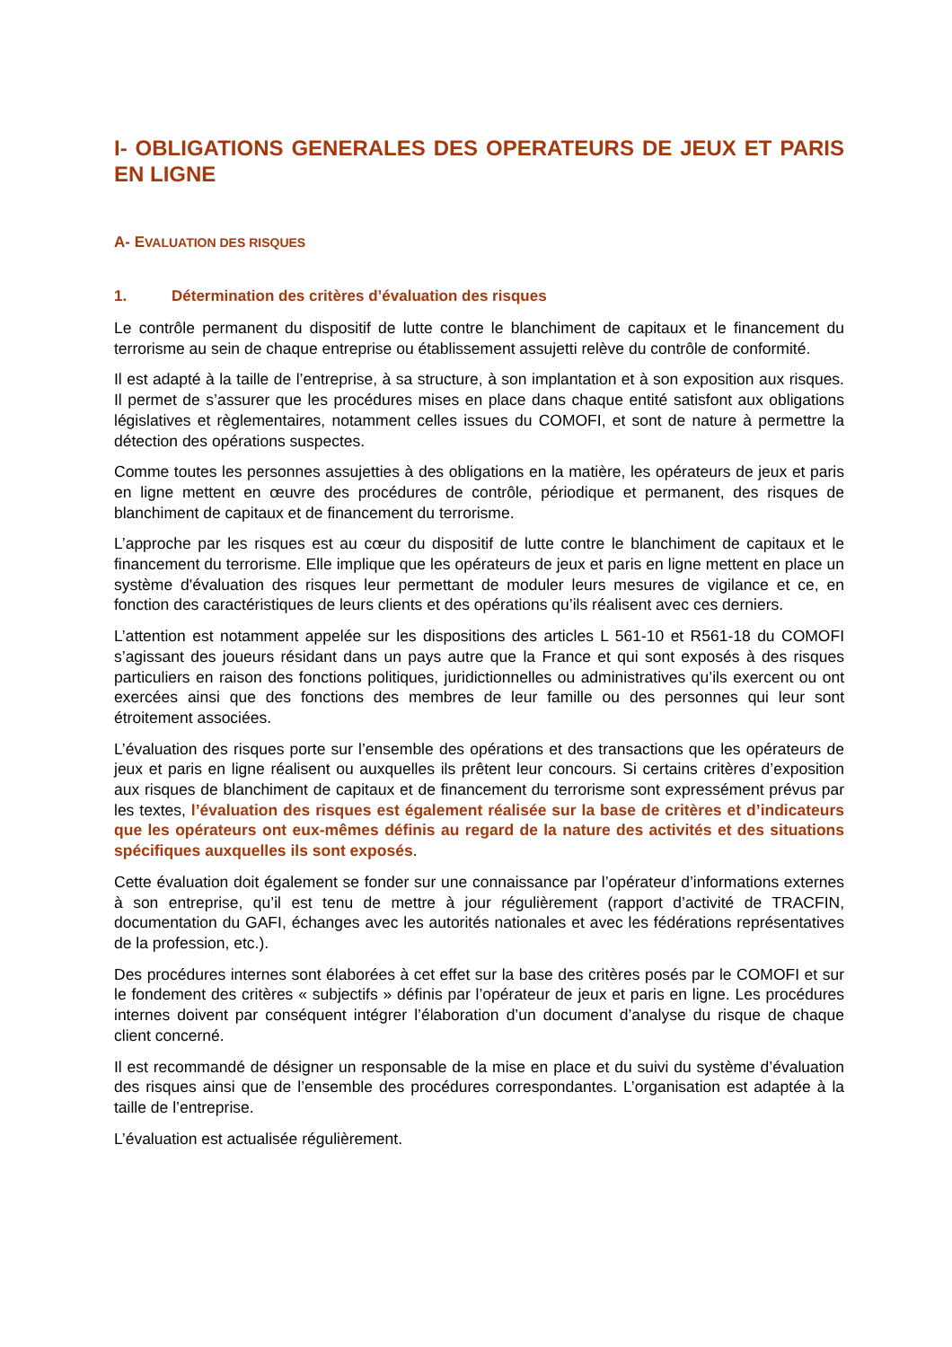I- OBLIGATIONS GENERALES DES OPERATEURS DE JEUX ET PARIS EN LIGNE
A- EVALUATION DES RISQUES
1. Détermination des critères d’évaluation des risques
Le contrôle permanent du dispositif de lutte contre le blanchiment de capitaux et le financement du terrorisme au sein de chaque entreprise ou établissement assujetti relève du contrôle de conformité.
Il est adapté à la taille de l’entreprise, à sa structure, à son implantation et à son exposition aux risques. Il permet de s’assurer que les procédures mises en place dans chaque entité satisfont aux obligations législatives et règlementaires, notamment celles issues du COMOFI, et sont de nature à permettre la détection des opérations suspectes.
Comme toutes les personnes assujetties à des obligations en la matière, les opérateurs de jeux et paris en ligne mettent en œuvre des procédures de contrôle, périodique et permanent, des risques de blanchiment de capitaux et de financement du terrorisme.
L’approche par les risques est au cœur du dispositif de lutte contre le blanchiment de capitaux et le financement du terrorisme. Elle implique que les opérateurs de jeux et paris en ligne mettent en place un système d'évaluation des risques leur permettant de moduler leurs mesures de vigilance et ce, en fonction des caractéristiques de leurs clients et des opérations qu’ils réalisent avec ces derniers.
L’attention est notamment appelée sur les dispositions des articles L 561-10 et R561-18 du COMOFI s’agissant des joueurs résidant dans un pays autre que la France et qui sont exposés à des risques particuliers en raison des fonctions politiques, juridictionnelles ou administratives qu’ils exercent ou ont exercées ainsi que des fonctions des membres de leur famille ou des personnes qui leur sont étroitement associées.
L’évaluation des risques porte sur l’ensemble des opérations et des transactions que les opérateurs de jeux et paris en ligne réalisent ou auxquelles ils prêtent leur concours. Si certains critères d’exposition aux risques de blanchiment de capitaux et de financement du terrorisme sont expressément prévus par les textes, l’évaluation des risques est également réalisée sur la base de critères et d’indicateurs que les opérateurs ont eux-mêmes définis au regard de la nature des activités et des situations spécifiques auxquelles ils sont exposés.
Cette évaluation doit également se fonder sur une connaissance par l’opérateur d’informations externes à son entreprise, qu’il est tenu de mettre à jour régulièrement (rapport d’activité de TRACFIN, documentation du GAFI, échanges avec les autorités nationales et avec les fédérations représentatives de la profession, etc.).
Des procédures internes sont élaborées à cet effet sur la base des critères posés par le COMOFI et sur le fondement des critères « subjectifs » définis par l’opérateur de jeux et paris en ligne. Les procédures internes doivent par conséquent intégrer l’élaboration d’un document d’analyse du risque de chaque client concerné.
Il est recommandé de désigner un responsable de la mise en place et du suivi du système d’évaluation des risques ainsi que de l’ensemble des procédures correspondantes. L’organisation est adaptée à la taille de l’entreprise.
L’évaluation est actualisée régulièrement.